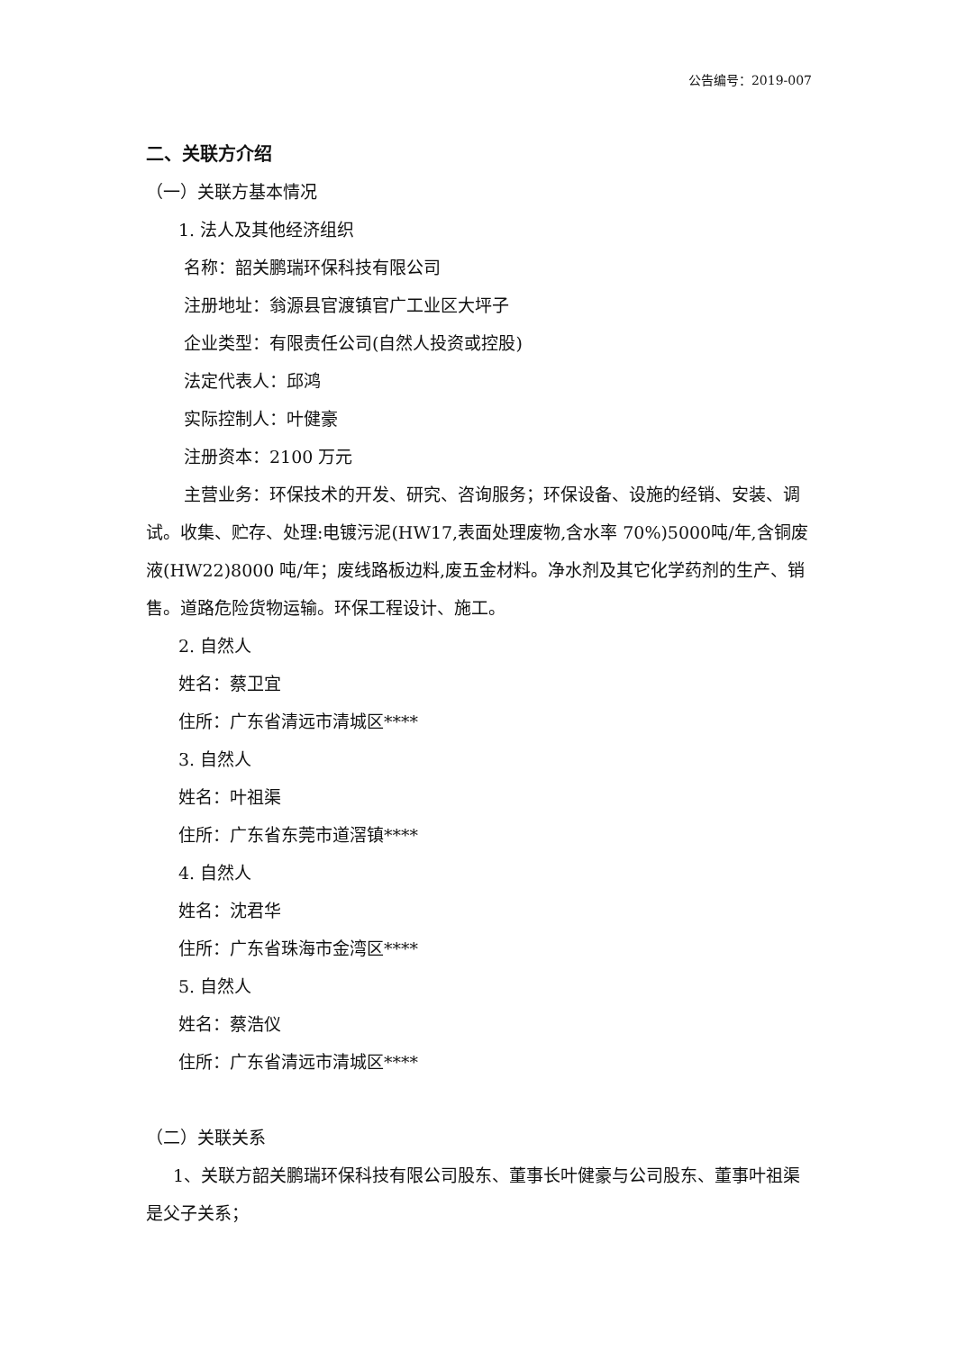公告编号：2019-007
二、关联方介绍
（一）关联方基本情况
1. 法人及其他经济组织
名称：韶关鹏瑞环保科技有限公司
注册地址：翁源县官渡镇官广工业区大坪子
企业类型：有限责任公司(自然人投资或控股)
法定代表人：邱鸿
实际控制人：叶健豪
注册资本：2100 万元
主营业务：环保技术的开发、研究、咨询服务；环保设备、设施的经销、安装、调试。收集、贮存、处理:电镀污泥(HW17,表面处理废物,含水率 70%)5000吨/年,含铜废液(HW22)8000 吨/年；废线路板边料,废五金材料。净水剂及其它化学药剂的生产、销售。道路危险货物运输。环保工程设计、施工。
2. 自然人
姓名：蔡卫宜
住所：广东省清远市清城区****
3. 自然人
姓名：叶祖渠
住所：广东省东莞市道滘镇****
4. 自然人
姓名：沈君华
住所：广东省珠海市金湾区****
5. 自然人
姓名：蔡浩仪
住所：广东省清远市清城区****
（二）关联关系
1、关联方韶关鹏瑞环保科技有限公司股东、董事长叶健豪与公司股东、董事叶祖渠是父子关系；